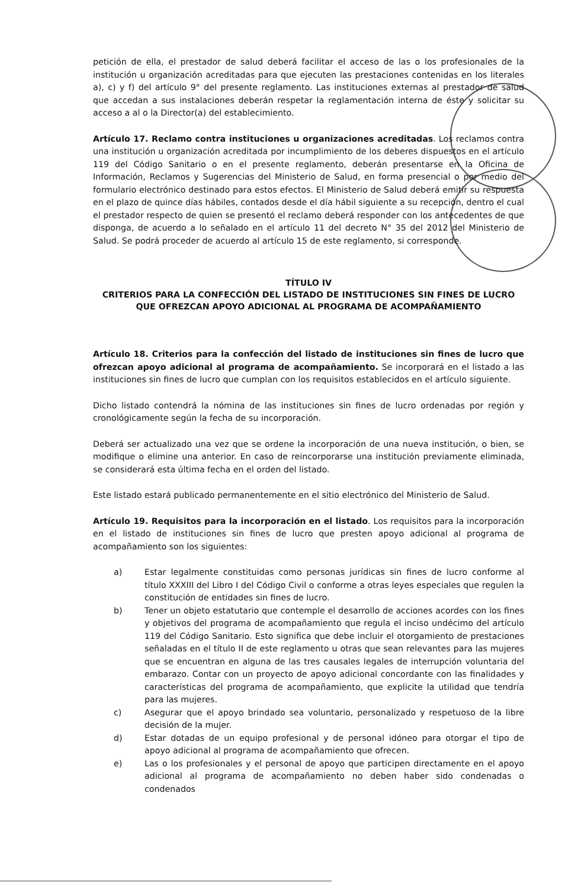petición de ella, el prestador de salud deberá facilitar el acceso de las o los profesionales de la institución u organización acreditadas para que ejecuten las prestaciones contenidas en los literales a), c) y f) del artículo 9° del presente reglamento. Las instituciones externas al prestador de salud que accedan a sus instalaciones deberán respetar la reglamentación interna de éste y solicitar su acceso a al o la Director(a) del establecimiento.
Artículo 17. Reclamo contra instituciones u organizaciones acreditadas. Los reclamos contra una institución u organización acreditada por incumplimiento de los deberes dispuestos en el artículo 119 del Código Sanitario o en el presente reglamento, deberán presentarse en la Oficina de Información, Reclamos y Sugerencias del Ministerio de Salud, en forma presencial o por medio del formulario electrónico destinado para estos efectos. El Ministerio de Salud deberá emitir su respuesta en el plazo de quince días hábiles, contados desde el día hábil siguiente a su recepción, dentro el cual el prestador respecto de quien se presentó el reclamo deberá responder con los antecedentes de que disponga, de acuerdo a lo señalado en el artículo 11 del decreto N° 35 del 2012 del Ministerio de Salud. Se podrá proceder de acuerdo al artículo 15 de este reglamento, si corresponde.
TÍTULO IV
CRITERIOS PARA LA CONFECCIÓN DEL LISTADO DE INSTITUCIONES SIN FINES DE LUCRO QUE OFREZCAN APOYO ADICIONAL AL PROGRAMA DE ACOMPAÑAMIENTO
Artículo 18. Criterios para la confección del listado de instituciones sin fines de lucro que ofrezcan apoyo adicional al programa de acompañamiento. Se incorporará en el listado a las instituciones sin fines de lucro que cumplan con los requisitos establecidos en el artículo siguiente.
Dicho listado contendrá la nómina de las instituciones sin fines de lucro ordenadas por región y cronológicamente según la fecha de su incorporación.
Deberá ser actualizado una vez que se ordene la incorporación de una nueva institución, o bien, se modifique o elimine una anterior. En caso de reincorporarse una institución previamente eliminada, se considerará esta última fecha en el orden del listado.
Este listado estará publicado permanentemente en el sitio electrónico del Ministerio de Salud.
Artículo 19. Requisitos para la incorporación en el listado. Los requisitos para la incorporación en el listado de instituciones sin fines de lucro que presten apoyo adicional al programa de acompañamiento son los siguientes:
a) Estar legalmente constituidas como personas jurídicas sin fines de lucro conforme al título XXXIII del Libro I del Código Civil o conforme a otras leyes especiales que regulen la constitución de entidades sin fines de lucro.
b) Tener un objeto estatutario que contemple el desarrollo de acciones acordes con los fines y objetivos del programa de acompañamiento que regula el inciso undécimo del artículo 119 del Código Sanitario. Esto significa que debe incluir el otorgamiento de prestaciones señaladas en el título II de este reglamento u otras que sean relevantes para las mujeres que se encuentran en alguna de las tres causales legales de interrupción voluntaria del embarazo. Contar con un proyecto de apoyo adicional concordante con las finalidades y características del programa de acompañamiento, que explicite la utilidad que tendría para las mujeres.
c) Asegurar que el apoyo brindado sea voluntario, personalizado y respetuoso de la libre decisión de la mujer.
d) Estar dotadas de un equipo profesional y de personal idóneo para otorgar el tipo de apoyo adicional al programa de acompañamiento que ofrecen.
e) Las o los profesionales y el personal de apoyo que participen directamente en el apoyo adicional al programa de acompañamiento no deben haber sido condenadas o condenados